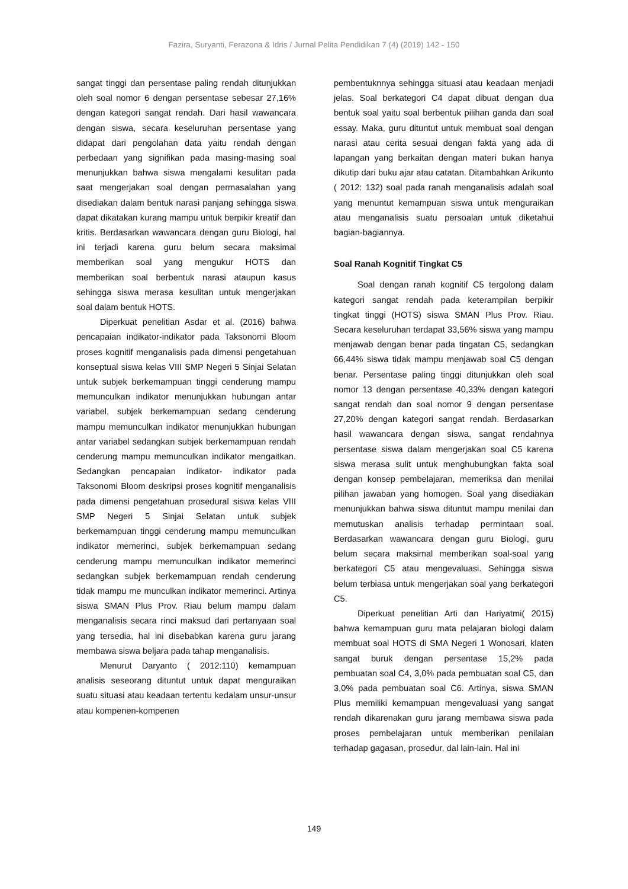Fazira, Suryanti, Ferazona & Idris / Jurnal Pelita Pendidikan 7 (4) (2019) 142 - 150
sangat tinggi dan persentase paling rendah ditunjukkan oleh soal nomor 6 dengan persentase sebesar 27,16% dengan kategori sangat rendah. Dari hasil wawancara dengan siswa, secara keseluruhan persentase yang didapat dari pengolahan data yaitu rendah dengan perbedaan yang signifikan pada masing-masing soal menunjukkan bahwa siswa mengalami kesulitan pada saat mengerjakan soal dengan permasalahan yang disediakan dalam bentuk narasi panjang sehingga siswa dapat dikatakan kurang mampu untuk berpikir kreatif dan kritis. Berdasarkan wawancara dengan guru Biologi, hal ini terjadi karena guru belum secara maksimal memberikan soal yang mengukur HOTS dan memberikan soal berbentuk narasi ataupun kasus sehingga siswa merasa kesulitan untuk mengerjakan soal dalam bentuk HOTS.
Diperkuat penelitian Asdar et al. (2016) bahwa pencapaian indikator-indikator pada Taksonomi Bloom proses kognitif menganalisis pada dimensi pengetahuan konseptual siswa kelas VIII SMP Negeri 5 Sinjai Selatan untuk subjek berkemampuan tinggi cenderung mampu memunculkan indikator menunjukkan hubungan antar variabel, subjek berkemampuan sedang cenderung mampu memunculkan indikator menunjukkan hubungan antar variabel sedangkan subjek berkemampuan rendah cenderung mampu memunculkan indikator mengaitkan. Sedangkan pencapaian indikator- indikator pada Taksonomi Bloom deskripsi proses kognitif menganalisis pada dimensi pengetahuan prosedural siswa kelas VIII SMP Negeri 5 Sinjai Selatan untuk subjek berkemampuan tinggi cenderung mampu memunculkan indikator memerinci, subjek berkemampuan sedang cenderung mampu memunculkan indikator memerinci sedangkan subjek berkemampuan rendah cenderung tidak mampu me munculkan indikator memerinci. Artinya siswa SMAN Plus Prov. Riau belum mampu dalam menganalisis secara rinci maksud dari pertanyaan soal yang tersedia, hal ini disebabkan karena guru jarang membawa siswa beljara pada tahap menganalisis.
Menurut Daryanto ( 2012:110) kemampuan analisis seseorang dituntut untuk dapat menguraikan suatu situasi atau keadaan tertentu kedalam unsur-unsur atau kompenen-kompenen
pembentuknnya sehingga situasi atau keadaan menjadi jelas. Soal berkategori C4 dapat dibuat dengan dua bentuk soal yaitu soal berbentuk pilihan ganda dan soal essay. Maka, guru dituntut untuk membuat soal dengan narasi atau cerita sesuai dengan fakta yang ada di lapangan yang berkaitan dengan materi bukan hanya dikutip dari buku ajar atau catatan. Ditambahkan Arikunto ( 2012: 132) soal pada ranah menganalisis adalah soal yang menuntut kemampuan siswa untuk menguraikan atau menganalisis suatu persoalan untuk diketahui bagian-bagiannya.
Soal Ranah Kognitif Tingkat C5
Soal dengan ranah kognitif C5 tergolong dalam kategori sangat rendah pada keterampilan berpikir tingkat tinggi (HOTS) siswa SMAN Plus Prov. Riau. Secara keseluruhan terdapat 33,56% siswa yang mampu menjawab dengan benar pada tingatan C5, sedangkan 66,44% siswa tidak mampu menjawab soal C5 dengan benar. Persentase paling tinggi ditunjukkan oleh soal nomor 13 dengan persentase 40,33% dengan kategori sangat rendah dan soal nomor 9 dengan persentase 27,20% dengan kategori sangat rendah. Berdasarkan hasil wawancara dengan siswa, sangat rendahnya persentase siswa dalam mengerjakan soal C5 karena siswa merasa sulit untuk menghubungkan fakta soal dengan konsep pembelajaran, memeriksa dan menilai pilihan jawaban yang homogen. Soal yang disediakan menunjukkan bahwa siswa dituntut mampu menilai dan memutuskan analisis terhadap permintaan soal. Berdasarkan wawancara dengan guru Biologi, guru belum secara maksimal memberikan soal-soal yang berkategori C5 atau mengevaluasi. Sehingga siswa belum terbiasa untuk mengerjakan soal yang berkategori C5.
Diperkuat penelitian Arti dan Hariyatmi( 2015) bahwa kemampuan guru mata pelajaran biologi dalam membuat soal HOTS di SMA Negeri 1 Wonosari, klaten sangat buruk dengan persentase 15,2% pada pembuatan soal C4, 3,0% pada pembuatan soal C5, dan 3,0% pada pembuatan soal C6. Artinya, siswa SMAN Plus memiliki kemampuan mengevaluasi yang sangat rendah dikarenakan guru jarang membawa siswa pada proses pembelajaran untuk memberikan penilaian terhadap gagasan, prosedur, dal lain-lain. Hal ini
149